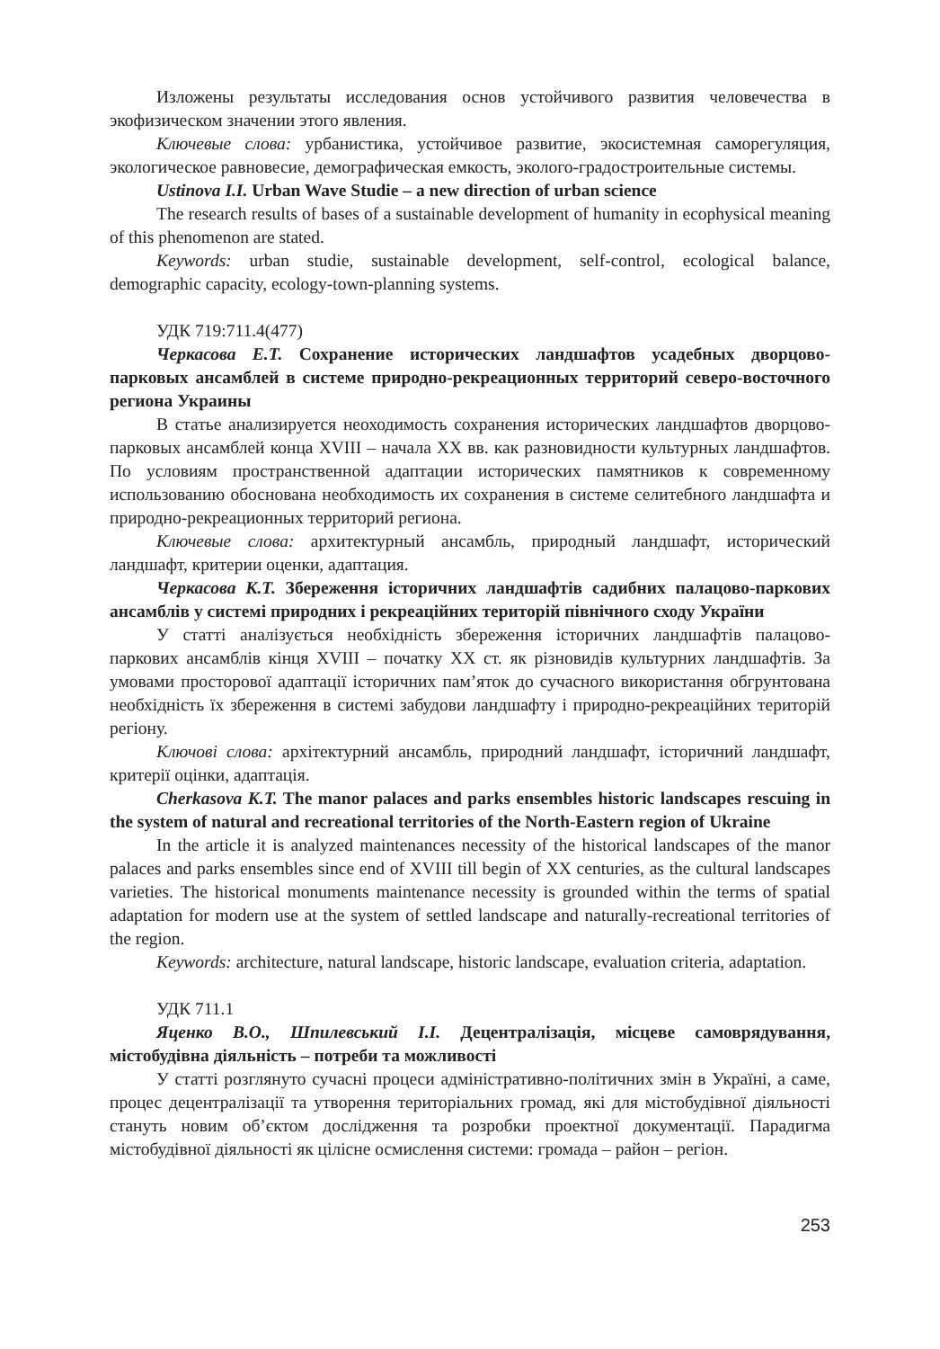Изложены результаты исследования основ устойчивого развития человечества в экофизическом значении этого явления.
Ключевые слова: урбанистика, устойчивое развитие, экосистемная саморегуляция, экологическое равновесие, демографическая емкость, эколого-градостроительные системы.
Ustinova I.I. Urban Wave Studie – a new direction of urban science
The research results of bases of a sustainable development of humanity in ecophysical meaning of this phenomenon are stated.
Keywords: urban studie, sustainable development, self-control, ecological balance, demographic capacity, ecology-town-planning systems.
УДК 719:711.4(477)
Черкасова Е.Т. Сохранение исторических ландшафтов усадебных дворцово-парковых ансамблей в системе природно-рекреационных территорий северо-восточного региона Украины
В статье анализируется неоходимость сохранения исторических ландшафтов дворцово-парковых ансамблей конца XVIII – начала XX вв. как разновидности культурных ландшафтов. По условиям пространственной адаптации исторических памятников к современному использованию обоснована необходимость их сохранения в системе селитебного ландшафта и природно-рекреационных территорий региона.
Ключевые слова: архитектурный ансамбль, природный ландшафт, исторический ландшафт, критерии оценки, адаптация.
Черкасова К.Т. Збереження історичних ландшафтів садибних палацово-паркових ансамблів у системі природних і рекреаційних територій північного сходу України
У статті аналізується необхідність збереження історичних ландшафтів палацово-паркових ансамблів кінця XVIII – початку XX ст. як різновидів культурних ландшафтів. За умовами просторової адаптації історичних пам’яток до сучасного використання обгрунтована необхідність їх збереження в системі забудови ландшафту і природно-рекреаційних територій регіону.
Ключові слова: архітектурний ансамбль, природний ландшафт, історичний ландшафт, критерії оцінки, адаптація.
Cherkasova K.T. The manor palaces and parks ensembles historic landscapes rescuing in the system of natural and recreational territories of the North-Eastern region of Ukraine
In the article it is analyzed maintenances necessity of the historical landscapes of the manor palaces and parks ensembles since end of XVIII till begin of XX centuries, as the cultural landscapes varieties. The historical monuments maintenance necessity is grounded within the terms of spatial adaptation for modern use at the system of settled landscape and naturally-recreational territories of the region.
Keywords: architecture, natural landscape, historic landscape, evaluation criteria, adaptation.
УДК 711.1
Яценко В.О., Шпилевський І.І. Децентралізація, місцеве самоврядування, містобудівна діяльність – потреби та можливості
У статті розглянуто сучасні процеси адміністративно-політичних змін в Україні, а саме, процес децентралізації та утворення територіальних громад, які для містобудівної діяльності стануть новим об’єктом дослідження та розробки проектної документації. Парадигма містобудівної діяльності як цілісне осмислення системи: громада – район – регіон.
253